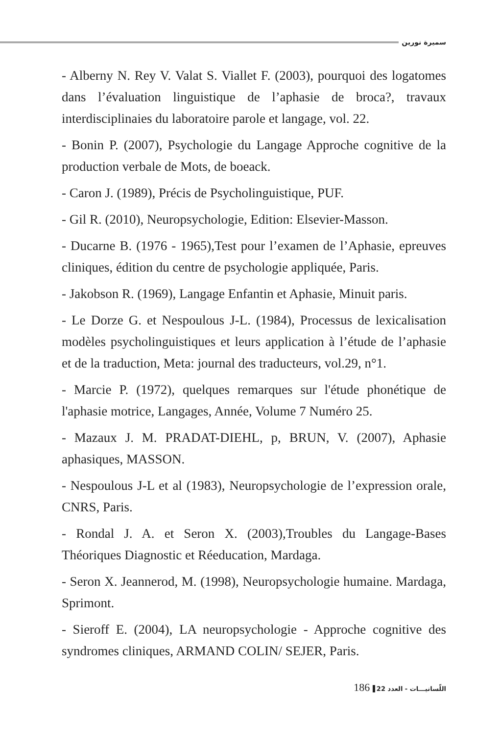سميرة نورين
- Alberny N. Rey V. Valat S. Viallet F. (2003), pourquoi des logatomes dans l’évaluation linguistique de l’aphasie de broca?, travaux interdisciplinaies du laboratoire parole et langage, vol. 22.
- Bonin P. (2007), Psychologie du Langage Approche cognitive de la production verbale de Mots, de boeack.
- Caron J. (1989), Précis de Psycholinguistique, PUF.
- Gil R. (2010), Neuropsychologie, Edition: Elsevier-Masson.
- Ducarne B. (1976 - 1965),Test pour l’examen de l’Aphasie, epreuves cliniques, édition du centre de psychologie appliquée, Paris.
- Jakobson R. (1969), Langage Enfantin et Aphasie, Minuit paris.
- Le Dorze G. et Nespoulous J-L. (1984), Processus de lexicalisation modèles psycholinguistiques et leurs application à l’étude de l’aphasie et de la traduction, Meta: journal des traducteurs, vol.29, n°1.
- Marcie P. (1972), quelques remarques sur l'étude phonétique de l'aphasie motrice, Langages, Année, Volume 7 Numéro 25.
- Mazaux J. M. PRADAT-DIEHL, p, BRUN, V. (2007), Aphasie aphasiques, MASSON.
- Nespoulous J-L et al (1983), Neuropsychologie de l’expression orale, CNRS, Paris.
- Rondal J. A. et Seron X. (2003),Troubles du Langage-Bases Théoriques Diagnostic et Réeducation, Mardaga.
- Seron X. Jeannerod, M. (1998), Neuropsychologie humaine. Mardaga, Sprimont.
- Sieroff E. (2004), LA neuropsychologie - Approche cognitive des syndromes cliniques, ARMAND COLIN/ SEJER, Paris.
اللّسانيـــات - العدد 22 186